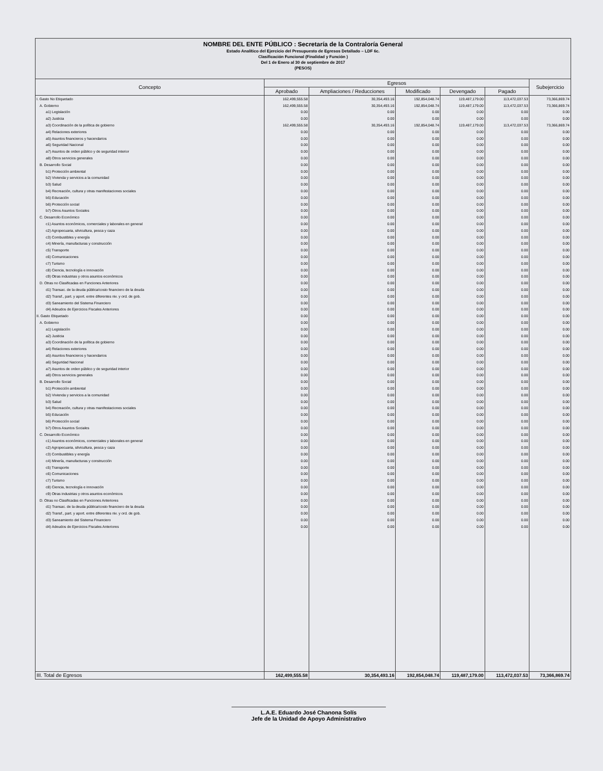NOMBRE DEL ENTE PÚBLICO : Secretaría de la Contraloría General
Estado Analítico del Ejercicio del Presupuesto de Egresos Detallado – LDF 6c.
Clasificación Funcional (Finalidad y Función )
Del 1 de Enero al 30 de septiembre de 2017
(PESOS)
| Concepto | Egresos | | | | | Subejercicio |
| --- | --- | --- | --- | --- | --- | --- |
| | Aprobado | Ampliaciones / Reducciones | Modificado | Devengado | Pagado | |
| I. Gasto No Etiquetado | 162,499,555.58 | 30,354,493.16 | 192,854,048.74 | 119,487,179.00 | 113,472,037.53 | 73,366,869.74 |
| A. Gobierno | 162,499,555.58 | 30,354,493.16 | 192,854,048.74 | 119,487,179.00 | 113,472,037.53 | 73,366,869.74 |
| a1) Legislación | 0.00 | 0.00 | 0.00 | 0.00 | 0.00 | 0.00 |
| a2) Justicia | 0.00 | 0.00 | 0.00 | 0.00 | 0.00 | 0.00 |
| a3) Coordinación de la política de gobierno | 162,499,555.58 | 30,354,493.16 | 192,854,048.74 | 119,487,179.00 | 113,472,037.53 | 73,366,869.74 |
| a4) Relaciones exteriores | 0.00 | 0.00 | 0.00 | 0.00 | 0.00 | 0.00 |
| a5) Asuntos financieros y hacendarios | 0.00 | 0.00 | 0.00 | 0.00 | 0.00 | 0.00 |
| a6) Seguridad Nacional | 0.00 | 0.00 | 0.00 | 0.00 | 0.00 | 0.00 |
| a7) Asuntos de orden público y de seguridad interior | 0.00 | 0.00 | 0.00 | 0.00 | 0.00 | 0.00 |
| a8) Otros servicios generales | 0.00 | 0.00 | 0.00 | 0.00 | 0.00 | 0.00 |
| B. Desarrollo Social | 0.00 | 0.00 | 0.00 | 0.00 | 0.00 | 0.00 |
| b1) Protección ambiental | 0.00 | 0.00 | 0.00 | 0.00 | 0.00 | 0.00 |
| b2) Vivienda y servicios a la comunidad | 0.00 | 0.00 | 0.00 | 0.00 | 0.00 | 0.00 |
| b3) Salud | 0.00 | 0.00 | 0.00 | 0.00 | 0.00 | 0.00 |
| b4) Recreación, cultura y otras manifestaciones sociales | 0.00 | 0.00 | 0.00 | 0.00 | 0.00 | 0.00 |
| b5) Educación | 0.00 | 0.00 | 0.00 | 0.00 | 0.00 | 0.00 |
| b6) Protección social | 0.00 | 0.00 | 0.00 | 0.00 | 0.00 | 0.00 |
| b7) Otros Asuntos Sociales | 0.00 | 0.00 | 0.00 | 0.00 | 0.00 | 0.00 |
| C. Desarrollo Económico | 0.00 | 0.00 | 0.00 | 0.00 | 0.00 | 0.00 |
| c1) Asuntos económicos, comerciales y laborales en general | 0.00 | 0.00 | 0.00 | 0.00 | 0.00 | 0.00 |
| c2) Agropecuaria, silvicultura, pesca y caza | 0.00 | 0.00 | 0.00 | 0.00 | 0.00 | 0.00 |
| c3) Combustibles y energía | 0.00 | 0.00 | 0.00 | 0.00 | 0.00 | 0.00 |
| c4) Minería, manufacturas y construcción | 0.00 | 0.00 | 0.00 | 0.00 | 0.00 | 0.00 |
| c5) Transporte | 0.00 | 0.00 | 0.00 | 0.00 | 0.00 | 0.00 |
| c6) Comunicaciones | 0.00 | 0.00 | 0.00 | 0.00 | 0.00 | 0.00 |
| c7) Turismo | 0.00 | 0.00 | 0.00 | 0.00 | 0.00 | 0.00 |
| c8) Ciencia, tecnología e innovación | 0.00 | 0.00 | 0.00 | 0.00 | 0.00 | 0.00 |
| c9) Otras industrias y otros asuntos económicos | 0.00 | 0.00 | 0.00 | 0.00 | 0.00 | 0.00 |
| D. Otras no Clasificadas en Funciones Anteriores | 0.00 | 0.00 | 0.00 | 0.00 | 0.00 | 0.00 |
| d1) Transac. de la deuda pública/costo financiero de la deuda | 0.00 | 0.00 | 0.00 | 0.00 | 0.00 | 0.00 |
| d2) Transf., part. y aport. entre diferentes niv. y ord. de gob. | 0.00 | 0.00 | 0.00 | 0.00 | 0.00 | 0.00 |
| d3) Saneamiento del Sistema Financiero | 0.00 | 0.00 | 0.00 | 0.00 | 0.00 | 0.00 |
| d4) Adeudos de Ejercicios Fiscales Anteriores | 0.00 | 0.00 | 0.00 | 0.00 | 0.00 | 0.00 |
| II. Gasto Etiquetado | 0.00 | 0.00 | 0.00 | 0.00 | 0.00 | 0.00 |
| A. Gobierno | 0.00 | 0.00 | 0.00 | 0.00 | 0.00 | 0.00 |
| a1) Legislación | 0.00 | 0.00 | 0.00 | 0.00 | 0.00 | 0.00 |
| a2) Justicia | 0.00 | 0.00 | 0.00 | 0.00 | 0.00 | 0.00 |
| a3) Coordinación de la política de gobierno | 0.00 | 0.00 | 0.00 | 0.00 | 0.00 | 0.00 |
| a4) Relaciones exteriores | 0.00 | 0.00 | 0.00 | 0.00 | 0.00 | 0.00 |
| a5) Asuntos financieros y hacendarios | 0.00 | 0.00 | 0.00 | 0.00 | 0.00 | 0.00 |
| a6) Seguridad Nacional | 0.00 | 0.00 | 0.00 | 0.00 | 0.00 | 0.00 |
| a7) Asuntos de orden público y de seguridad interior | 0.00 | 0.00 | 0.00 | 0.00 | 0.00 | 0.00 |
| a8) Otros servicios generales | 0.00 | 0.00 | 0.00 | 0.00 | 0.00 | 0.00 |
| B. Desarrollo Social | 0.00 | 0.00 | 0.00 | 0.00 | 0.00 | 0.00 |
| b1) Protección ambiental | 0.00 | 0.00 | 0.00 | 0.00 | 0.00 | 0.00 |
| b2) Vivienda y servicios a la comunidad | 0.00 | 0.00 | 0.00 | 0.00 | 0.00 | 0.00 |
| b3) Salud | 0.00 | 0.00 | 0.00 | 0.00 | 0.00 | 0.00 |
| b4) Recreación, cultura y otras manifestaciones sociales | 0.00 | 0.00 | 0.00 | 0.00 | 0.00 | 0.00 |
| b5) Educación | 0.00 | 0.00 | 0.00 | 0.00 | 0.00 | 0.00 |
| b6) Protección social | 0.00 | 0.00 | 0.00 | 0.00 | 0.00 | 0.00 |
| b7) Otros Asuntos Sociales | 0.00 | 0.00 | 0.00 | 0.00 | 0.00 | 0.00 |
| C. Desarrollo Económico | 0.00 | 0.00 | 0.00 | 0.00 | 0.00 | 0.00 |
| c1) Asuntos económicos, comerciales y laborales en general | 0.00 | 0.00 | 0.00 | 0.00 | 0.00 | 0.00 |
| c2) Agropecuaria, silvicultura, pesca y caza | 0.00 | 0.00 | 0.00 | 0.00 | 0.00 | 0.00 |
| c3) Combustibles y energía | 0.00 | 0.00 | 0.00 | 0.00 | 0.00 | 0.00 |
| c4) Minería, manufacturas y construcción | 0.00 | 0.00 | 0.00 | 0.00 | 0.00 | 0.00 |
| c5) Transporte | 0.00 | 0.00 | 0.00 | 0.00 | 0.00 | 0.00 |
| c6) Comunicaciones | 0.00 | 0.00 | 0.00 | 0.00 | 0.00 | 0.00 |
| c7) Turismo | 0.00 | 0.00 | 0.00 | 0.00 | 0.00 | 0.00 |
| c8) Ciencia, tecnología e innovación | 0.00 | 0.00 | 0.00 | 0.00 | 0.00 | 0.00 |
| c9) Otras industrias y otros asuntos económicos | 0.00 | 0.00 | 0.00 | 0.00 | 0.00 | 0.00 |
| D. Otras no Clasificadas en Funciones Anteriores | 0.00 | 0.00 | 0.00 | 0.00 | 0.00 | 0.00 |
| d1) Transac. de la deuda pública/costo financiero de la deuda | 0.00 | 0.00 | 0.00 | 0.00 | 0.00 | 0.00 |
| d2) Transf., part. y aport. entre diferentes niv. y ord. de gob. | 0.00 | 0.00 | 0.00 | 0.00 | 0.00 | 0.00 |
| d3) Saneamiento del Sistema Financiero | 0.00 | 0.00 | 0.00 | 0.00 | 0.00 | 0.00 |
| d4) Adeudos de Ejercicios Fiscales Anteriores | 0.00 | 0.00 | 0.00 | 0.00 | 0.00 | 0.00 |
| III. Total de Egresos | 162,499,555.58 | 30,354,493.16 | 192,854,048.74 | 119,487,179.00 | 113,472,037.53 | 73,366,869.74 |
L.A.E. Eduardo José Chanona Solís
Jefe de la Unidad de Apoyo Administrativo